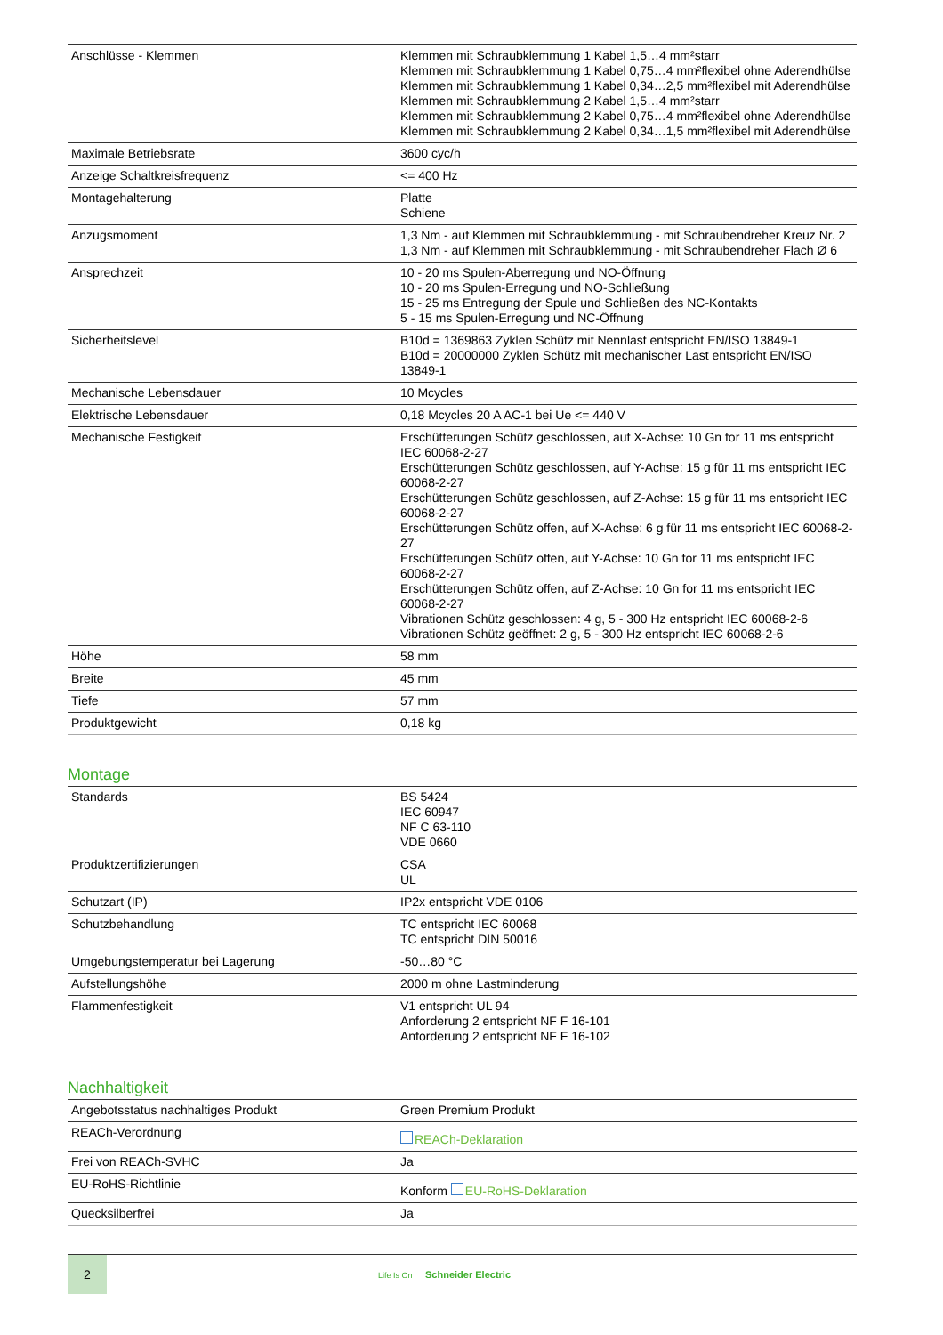| Anschlüsse - Klemmen | Klemmen mit Schraubklemmung 1 Kabel 1,5…4 mm²starr Klemmen mit Schraubklemmung 1 Kabel 0,75…4 mm²flexibel ohne Aderendhülse Klemmen mit Schraubklemmung 1 Kabel 0,34…2,5 mm²flexibel mit Aderendhülse Klemmen mit Schraubklemmung 2 Kabel 1,5…4 mm²starr Klemmen mit Schraubklemmung 2 Kabel 0,75…4 mm²flexibel ohne Aderendhülse Klemmen mit Schraubklemmung 2 Kabel 0,34…1,5 mm²flexibel mit Aderendhülse |
| Maximale Betriebsrate | 3600 cyc/h |
| Anzeige Schaltkreisfrequenz | <= 400 Hz |
| Montagehalterung | Platte Schiene |
| Anzugsmoment | 1,3 Nm - auf Klemmen mit Schraubklemmung - mit Schraubendreher Kreuz Nr. 2 1,3 Nm - auf Klemmen mit Schraubklemmung - mit Schraubendreher Flach Ø 6 |
| Ansprechzeit | 10 - 20 ms Spulen-Aberregung und NO-Öffnung 10 - 20 ms Spulen-Erregung und NO-Schließung 15 - 25 ms Entregung der Spule und Schließen des NC-Kontakts 5 - 15 ms Spulen-Erregung und NC-Öffnung |
| Sicherheitslevel | B10d = 1369863 Zyklen Schütz mit Nennlast entspricht EN/ISO 13849-1 B10d = 20000000 Zyklen Schütz mit mechanischer Last entspricht EN/ISO 13849-1 |
| Mechanische Lebensdauer | 10 Mcycles |
| Elektrische Lebensdauer | 0,18 Mcycles 20 A AC-1 bei Ue <= 440 V |
| Mechanische Festigkeit | Erschütterungen Schütz geschlossen, auf X-Achse: 10 Gn for 11 ms entspricht IEC 60068-2-27 Erschütterungen Schütz geschlossen, auf Y-Achse: 15 g für 11 ms entspricht IEC 60068-2-27 Erschütterungen Schütz geschlossen, auf Z-Achse: 15 g für 11 ms entspricht IEC 60068-2-27 Erschütterungen Schütz offen, auf X-Achse: 6 g für 11 ms entspricht IEC 60068-2-27 Erschütterungen Schütz offen, auf Y-Achse: 10 Gn for 11 ms entspricht IEC 60068-2-27 Erschütterungen Schütz offen, auf Z-Achse: 10 Gn for 11 ms entspricht IEC 60068-2-27 Vibrationen Schütz geschlossen: 4 g, 5 - 300 Hz entspricht IEC 60068-2-6 Vibrationen Schütz geöffnet: 2 g, 5 - 300 Hz entspricht IEC 60068-2-6 |
| Höhe | 58 mm |
| Breite | 45 mm |
| Tiefe | 57 mm |
| Produktgewicht | 0,18 kg |
Montage
| Standards | BS 5424 IEC 60947 NF C 63-110 VDE 0660 |
| Produktzertifizierungen | CSA UL |
| Schutzart (IP) | IP2x entspricht VDE 0106 |
| Schutzbehandlung | TC entspricht IEC 60068 TC entspricht DIN 50016 |
| Umgebungstemperatur bei Lagerung | -50…80 °C |
| Aufstellungshöhe | 2000 m ohne Lastminderung |
| Flammenfestigkeit | V1 entspricht UL 94 Anforderung 2 entspricht NF F 16-101 Anforderung 2 entspricht NF F 16-102 |
Nachhaltigkeit
| Angebotsstatus nachhaltiges Produkt | Green Premium Produkt |
| REACh-Verordnung | REACh-Deklaration |
| Frei von REACh-SVHC | Ja |
| EU-RoHS-Richtlinie | Konform EU-RoHS-Deklaration |
| Quecksilberfrei | Ja |
2
Life Is On Schneider Electric